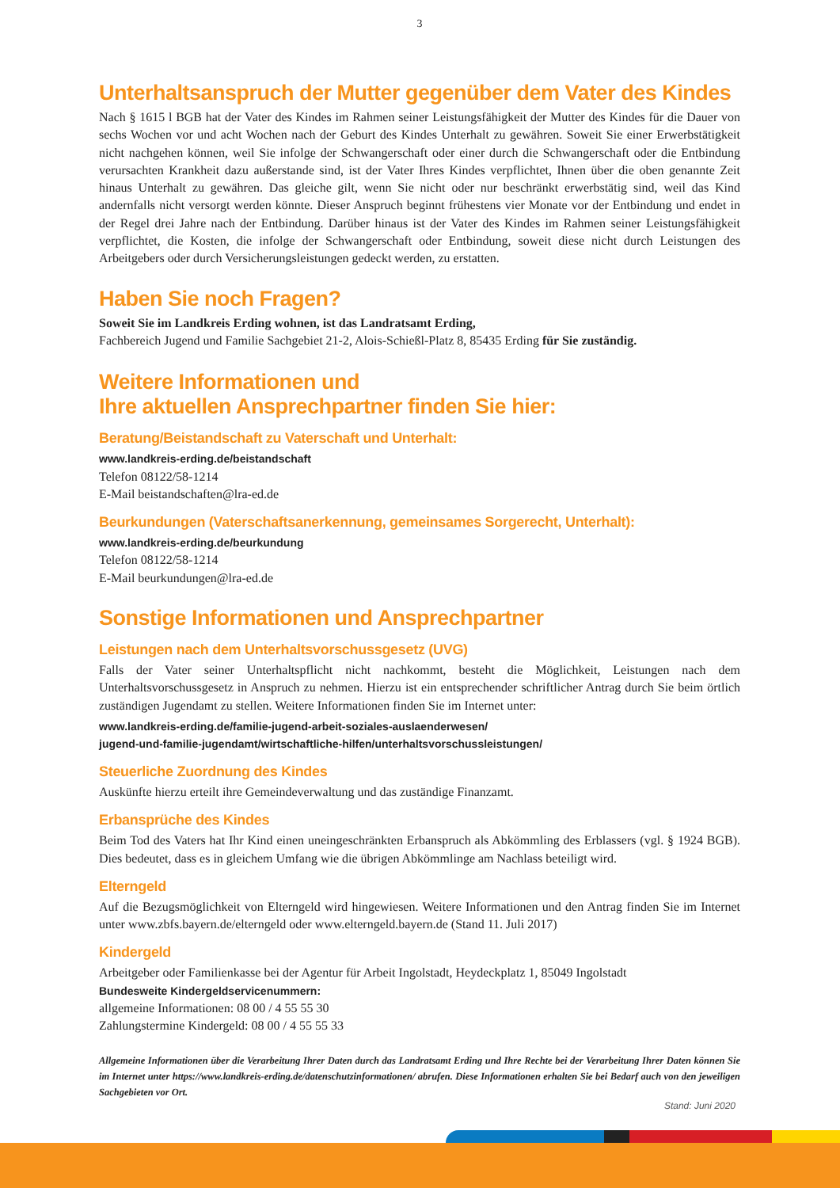3
Unterhaltsanspruch der Mutter gegenüber dem Vater des Kindes
Nach § 1615 l BGB hat der Vater des Kindes im Rahmen seiner Leistungsfähigkeit der Mutter des Kindes für die Dauer von sechs Wochen vor und acht Wochen nach der Geburt des Kindes Unterhalt zu gewähren. Soweit Sie einer Erwerbstätigkeit nicht nachgehen können, weil Sie infolge der Schwangerschaft oder einer durch die Schwangerschaft oder die Entbindung verursachten Krankheit dazu außerstande sind, ist der Vater Ihres Kindes verpflichtet, Ihnen über die oben genannte Zeit hinaus Unterhalt zu gewähren. Das gleiche gilt, wenn Sie nicht oder nur beschränkt erwerbstätig sind, weil das Kind andernfalls nicht versorgt werden könnte. Dieser Anspruch beginnt frühestens vier Monate vor der Entbindung und endet in der Regel drei Jahre nach der Entbindung. Darüber hinaus ist der Vater des Kindes im Rahmen seiner Leistungsfähigkeit verpflichtet, die Kosten, die infolge der Schwangerschaft oder Entbindung, soweit diese nicht durch Leistungen des Arbeitgebers oder durch Versicherungsleistungen gedeckt werden, zu erstatten.
Haben Sie noch Fragen?
Soweit Sie im Landkreis Erding wohnen, ist das Landratsamt Erding,
Fachbereich Jugend und Familie Sachgebiet 21-2, Alois-Schießl-Platz 8, 85435 Erding für Sie zuständig.
Weitere Informationen und
Ihre aktuellen Ansprechpartner finden Sie hier:
Beratung/Beistandschaft zu Vaterschaft und Unterhalt:
www.landkreis-erding.de/beistandschaft
Telefon 08122/58-1214
E-Mail beistandschaften@lra-ed.de
Beurkundungen (Vaterschaftsanerkennung, gemeinsames Sorgerecht, Unterhalt):
www.landkreis-erding.de/beurkundung
Telefon 08122/58-1214
E-Mail beurkundungen@lra-ed.de
Sonstige Informationen und Ansprechpartner
Leistungen nach dem Unterhaltsvorschussgesetz (UVG)
Falls der Vater seiner Unterhaltspflicht nicht nachkommt, besteht die Möglichkeit, Leistungen nach dem Unterhaltsvorschussgesetz in Anspruch zu nehmen. Hierzu ist ein entsprechender schriftlicher Antrag durch Sie beim örtlich zuständigen Jugendamt zu stellen. Weitere Informationen finden Sie im Internet unter:
www.landkreis-erding.de/familie-jugend-arbeit-soziales-auslaenderwesen/
jugend-und-familie-jugendamt/wirtschaftliche-hilfen/unterhaltsvorschussleistungen/
Steuerliche Zuordnung des Kindes
Auskünfte hierzu erteilt ihre Gemeindeverwaltung und das zuständige Finanzamt.
Erbansprüche des Kindes
Beim Tod des Vaters hat Ihr Kind einen uneingeschränkten Erbanspruch als Abkömmling des Erblassers (vgl. § 1924 BGB). Dies bedeutet, dass es in gleichem Umfang wie die übrigen Abkömmlinge am Nachlass beteiligt wird.
Elterngeld
Auf die Bezugsmöglichkeit von Elterngeld wird hingewiesen. Weitere Informationen und den Antrag finden Sie im Internet unter www.zbfs.bayern.de/elterngeld oder www.elterngeld.bayern.de (Stand 11. Juli 2017)
Kindergeld
Arbeitgeber oder Familienkasse bei der Agentur für Arbeit Ingolstadt, Heydeckplatz 1, 85049 Ingolstadt
Bundesweite Kindergeldservicenummern:
allgemeine Informationen: 08 00 / 4 55 55 30
Zahlungstermine Kindergeld: 08 00 / 4 55 55 33
Allgemeine Informationen über die Verarbeitung Ihrer Daten durch das Landratsamt Erding und Ihre Rechte bei der Verarbeitung Ihrer Daten können Sie im Internet unter https://www.landkreis-erding.de/datenschutzinformationen/ abrufen. Diese Informationen erhalten Sie bei Bedarf auch von den jeweiligen Sachgebieten vor Ort.
Stand: Juni 2020